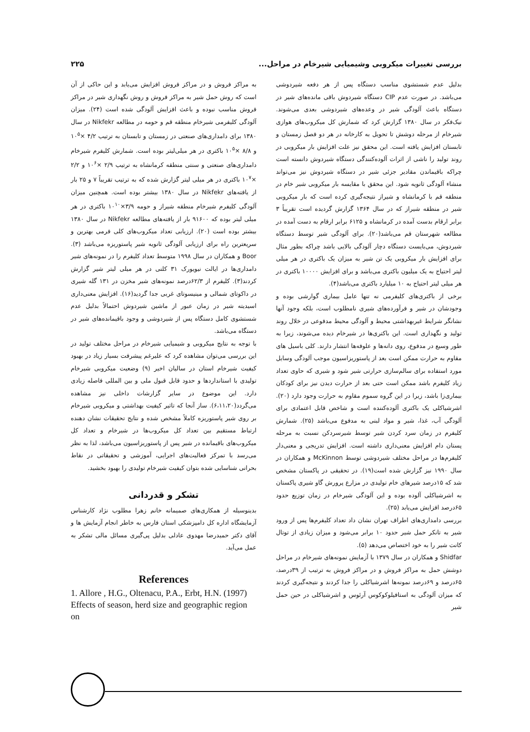بررسی تغییرات میکروبی وشیمیایی شیرخام در مراحل... ۲۲۵
بدلیل عدم شستشوی مناسب دستگاه پس از هر دفعه شیردوشی می‌باشد. در صورت عدم CIP دستگاه شیردوش باقی مانده‌های شیر در دستگاه باعث آلودگی شیر در وعده‌های شیردوشی بعدی می‌شوند. نیک‌فکر در سال ۱۳۸۰ گزارش کرد که شمارش کل میکروب‌های هوازی شیرخام از مرحله دوشش تا تحویل به کارخانه در هر دو فصل زمستان و تابستان افزایش یافته است. این محقق نیز علت افزایش بار میکروبی در روند تولید را ناشی از اثرات آلوده‌کنندگی دستگاه شیردوش دانسته است چراکه باقیماندن مقادیر جزئی شیر در دستگاه شیردوش نیز می‌تواند منشاء آلودگی ثانویه شود. این محقق با مقایسه بار میکروبی شیر خام در منطقه قم با کرمانشاه و شیراز نتیجه‌گیری کرده است که بار میکروبی شیر در منطقه شیراز که در سال ۱۳۶۴ گزارش گردیده است تقریباً ۳ برابر ارقام بدست آمده در کرمانشاه و ۶۱۲۵ برابر ارقام به دست آمده در مطالعه شهرستان قم می‌باشد(۲۰). برای آلودگی شیر توسط دستگاه شیردوش، می‌بایست دستگاه دچار آلودگی بالایی باشد چراکه بطور مثال برای افزایش بار میکروبی یک تن شیر به میزان یک باکتری در هر میلی لیتر احتیاج به یک میلیون باکتری می‌باشد و برای افزایش ۱۰۰۰۰ باکتری در هر میلی لیتر احتیاج به ۱۰ میلیارد باکتری می‌باشد(۴).
برخی از باکتری‌های کلیفرمی نه تنها عامل بیماری گوارشی بوده و وجودشان در شیر و فرآورده‌های شیری نامطلوب است، بلکه وجود آنها نشانگر شرایط غیربهداشتی محیط و آلودگی محیط مدفوعی در خلال روند تولید و نگهداری است. این باکتری‌ها در شیرخام دیده می‌شوند، زیرا به طور وسیع در مدفوع، روی دانه‌ها و علوفه‌ها انتشار دارند. کلی باسیل های مقاوم به حرارت ممکن است بعد از پاستوریزاسیون موجب آلودگی وسایل مورد استفاده برای سالم‌سازی حرارتی شیر شود و شیری که حاوی تعداد زیاد کلیفرم باشد ممکن است حتی بعد از حرارت دیدن نیز برای کودکان بیماری‌زا باشد، زیرا در این گروه سموم مقاوم به حرارت وجود دارد (۲۰). اشرشیاکلی یک باکتری آلوده‌کننده است و شاخص قابل اعتمادی برای آلودگی آب، غذا، شیر و مواد لبنی به مدفوع می‌باشد (۲۵). شمارش کلیفرم در زمان سرد کردن شیر توسط شیرسردکن نسبت به مرحله پستان دام افزایش معنی‌داری داشته است. افزایش تدریجی و معنی‌دار کلیفرم‌ها در مراحل مختلف شیردوشی توسط McKinnon و همکاران در سال ۱۹۹۰ نیز گزارش شده است(۱۹). در تحقیقی در پاکستان مشخص شد که ۱۵درصد شیرهای خام تولیدی در مزارع پرورش گاو شیری پاکستان به اشرشیاکلی آلوده بوده و این آلودگی شیرخام در زمان توزیع حدود ۶۵درصد افزایش می‌یابد (۲۵).
بررسی دامداری‌های اطراف تهران نشان داد تعداد کلیفرم‌ها پس از ورود شیر به تانکر حمل شیر حدود ۱۰ برابر می‌شود و میزان زیادی از توتال کانت شیر را به خود اختصاص می‌دهد (۵).
Shidfar و همکاران در سال ۱۳۷۹ با آزمایش نمونه‌های شیرخام در مراحل دوشش حمل به مراکز فروش و در مراکز فروش به ترتیب از ۳۹درصد، ۶۵درصد و ۶۹درصد نمونه‌ها اشرشیاکلی را جدا کردند و نتیجه‌گیری کردند که میزان آلودگی به استافیلوکوکوس آرئوس و اشرشیاکلی در حین حمل شیر
به مراکز فروش و در مراکز فروش افزایش می‌یابد و این حاکی از آن است که روش حمل شیر به مراکز فروش و روش نگهداری شیر در مراکز فروش مناسب نبوده و باعث افزایش آلودگی شده است (۲۴). میزان آلودگی کلیفرمی شیرخام منطقه قم و حومه در مطالعه Nikfekr در سال ۱۳۸۰ برای دامداری‌های صنعتی در زمستان و تابستان به ترتیب ۴/۲ ×۱۰<sup>۵</sup> و ۸/۸ ×۱۰<sup>۵</sup> باکتری در هر میلی‌لیتر بوده است. شمارش کلیفرم شیرخام دامداری‌های صنعتی و سنتی منطقه کرمانشاه به ترتیب ۲/۹ ×۱۰<sup>۶</sup> و ۲/۲ ×۱۰<sup>۷</sup> باکتری در هر میلی لیتر گزارش شده که به ترتیب تقریباً ۷ و ۲۵ بار از یافته‌های Nikfekr در سال ۱۳۸۰ بیشتر بوده است. همچنین میزان آلودگی کلیفرم شیرخام منطقه شیراز و حومه ۳/۹×۱۰<sup>۱۰</sup> باکتری در هر میلی لیتر بوده که ۹۱۶۰۰ بار از یافته‌های مطالعه Nikfekr در سال ۱۳۸۰ بیشتر بوده است (۲۰). ارزیابی تعداد میکروب‌های کلی فرمی بهترین و سریعترین راه برای ارزیابی آلودگی ثانویه شیر پاستوریزه می‌باشد (۳). Boor و همکاران در سال ۱۹۹۸ متوسط تعداد کلیفرم را در نمونه‌های شیر دامداری‌ها در ایالت نیویورک ۳۱ کلنی در هر میلی لیتر شیر گزارش کردند(۳). کلیفرم از ۶۲/۳درصد نمونه‌های شیر مخزن در ۱۳۱ گله شیری در داکوتای شمالی و مینیسوتای غربی جدا گردید(۱۶). افزایش معنی‌داری اسیدیته شیر در زمان عبور از ماشین شیردوش احتمالاً بدلیل عدم شستشوی کامل دستگاه پس از شیردوشی و وجود باقیمانده‌های شیر در دستگاه می‌باشد.
با توجه به نتایج میکروبی و شیمیایی شیرخام در مراحل مختلف تولید در این بررسی می‌توان مشاهده کرد که علیرغم پیشرفت بسیار زیاد در بهبود کیفیت شیرخام استان در سالیان اخیر (۹) وضعیت میکروبی شیرخام تولیدی با استانداردها و حدود قابل قبول ملی و بین المللی فاصله زیادی دارد. این موضوع در سایر گزارشات داخلی نیز مشاهده می‌گردد(۶،۱۱،۲۰). ساز آنجا که تاثیر کیفیت بهداشتی و میکروبی شیرخام بر روی شیر پاستوریزه کاملاً مشخص شده و نتایج تحقیقات نشان دهنده ارتباط مستقیم بین تعداد کل میکروب‌ها در شیرخام و تعداد کل میکروب‌های باقیمانده در شیر پس از پاستوریزاسیون می‌باشد، لذا به نظر می‌رسد با تمرکز فعالیت‌های اجرایی، آموزشی و تحقیقاتی در نقاط بحرانی شناسایی شده بتوان کیفیت شیرخام تولیدی را بهبود بخشید.
تشکر و قدردانی
بدینوسیله از همکاری‌های صمیمانه خانم زهرا مطلوب نژاد کارشناس آزمایشگاه اداره کل دامپزشکی استان فارس به خاطر انجام آزمایش ها و آقای دکتر حمیدرضا مهدوی عادلی بدلیل پی‌گیری مسائل مالی تشکر به عمل می‌آید.
References
1. Allore , H.G., Oltenacu, P.A., Erbt, H.N. (1997) Effects of season, herd size and geographic region on